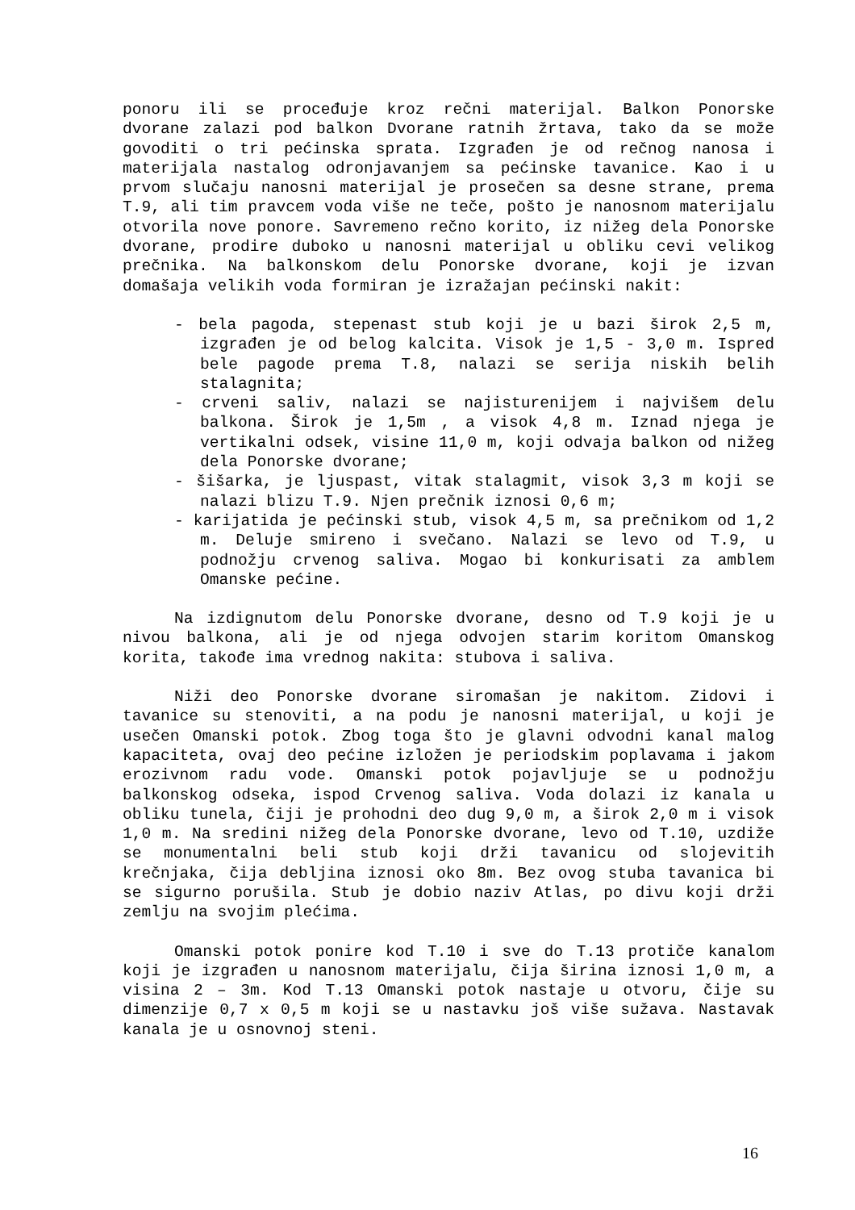ponoru ili se procеđuje kroz rečni materijal. Balkon Ponorske dvorane zalazi pod balkon Dvorane ratnih žrtava, tako da se može govoditi o tri pećinska sprata. Izgrađen je od rečnog nanosa i materijala nastalog odronjavanjem sa pećinske tavanice. Kao i u prvom slučaju nanosni materijal je prosečen sa desne strane, prema T.9, ali tim pravcem voda više ne teče, pošto je nanosnom materijalu otvorila nove ponore. Savremeno rečno korito, iz nižeg dela Ponorske dvorane, prodire duboko u nanosni materijal u obliku cevi velikog prečnika. Na balkonskom delu Ponorske dvorane, koji je izvan domašaja velikih voda formiran je izražajan pećinski nakit:
- bela pagoda, stepenast stub koji je u bazi širok 2,5 m, izgrađen je od belog kalcita. Visok je 1,5 - 3,0 m. Ispred bele pagode prema T.8, nalazi se serija niskih belih stalagnita;
- crveni saliv, nalazi se najisturenijem i najvišem delu balkona. Širok je 1,5m , a visok 4,8 m. Iznad njega je vertikalni odsek, visine 11,0 m, koji odvaja balkon od nižeg dela Ponorske dvorane;
- šišarka, je ljuspast, vitak stalagmit, visok 3,3 m koji se nalazi blizu T.9. Njen prečnik iznosi 0,6 m;
- karijatida je pećinski stub, visok 4,5 m, sa prečnikom od 1,2 m. Deluje smireno i svečano. Nalazi se levo od T.9, u podnožju crvenog saliva. Mogao bi konkurisati za amblem Omanske pećine.
Na izdignutom delu Ponorske dvorane, desno od T.9 koji je u nivou balkona, ali je od njega odvojen starim koritom Omanskog korita, takođe ima vrednog nakita: stubova i saliva.
Niži deo Ponorske dvorane siromašan je nakitom. Zidovi i tavanice su stenoviti, a na podu je nanosni materijal, u koji je usečen Omanski potok. Zbog toga što je glavni odvodni kanal malog kapaciteta, ovaj deo pećine izložen je periodskim poplavama i jakom erozivnom radu vode. Omanski potok pojavljuje se u podnožju balkonskog odseka, ispod Crvenog saliva. Voda dolazi iz kanala u obliku tunela, čiji je prohodni deo dug 9,0 m, a širok 2,0 m i visok 1,0 m. Na sredini nižeg dela Ponorske dvorane, levo od T.10, uzdiže se monumentalni beli stub koji drži tavanicu od slojevitih krečnjaka, čija debljina iznosi oko 8m. Bez ovog stuba tavanica bi se sigurno porušila. Stub je dobio naziv Atlas, po divu koji drži zemlju na svojim plećima.
Omanski potok ponire kod T.10 i sve do T.13 protiče kanalom koji je izgrađen u nanosnom materijalu, čija širina iznosi 1,0 m, a visina 2 – 3m. Kod T.13 Omanski potok nastaje u otvoru, čije su dimenzije 0,7 x 0,5 m koji se u nastavku još više sužava. Nastavak kanala je u osnovnoj steni.
16